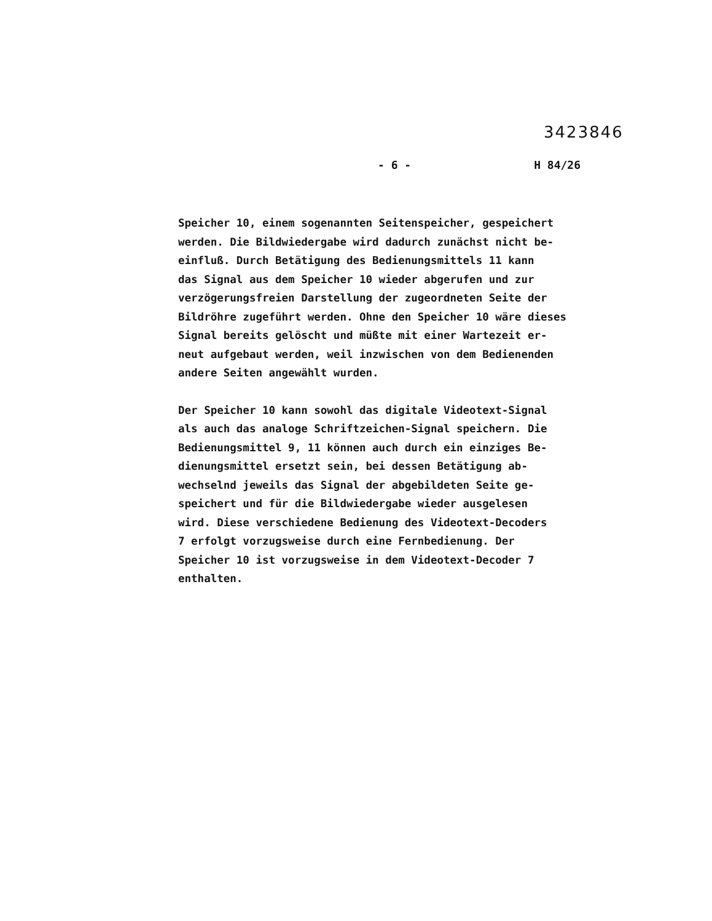3423846
- 6 - H 84/26
Speicher 10, einem sogenannten Seitenspeicher, gespeichert
werden. Die Bildwiedergabe wird dadurch zunächst nicht be-
einfluß. Durch Betätigung des Bedienungsmittels 11 kann
das Signal aus dem Speicher 10 wieder abgerufen und zur
verzögerungsfreien Darstellung der zugeordneten Seite der
Bildröhre zugeführt werden. Ohne den Speicher 10 wäre dieses
Signal bereits gelöscht und müßte mit einer Wartezeit er-
neut aufgebaut werden, weil inzwischen von dem Bedienenden
andere Seiten angewählt wurden.
Der Speicher 10 kann sowohl das digitale Videotext-Signal
als auch das analoge Schriftzeichen-Signal speichern. Die
Bedienungsmittel 9, 11 können auch durch ein einziges Be-
dienungsmittel ersetzt sein, bei dessen Betätigung ab-
wechselnd jeweils das Signal der abgebildeten Seite ge-
speichert und für die Bildwiedergabe wieder ausgelesen
wird. Diese verschiedene Bedienung des Videotext-Decoders
7 erfolgt vorzugsweise durch eine Fernbedienung. Der
Speicher 10 ist vorzugsweise in dem Videotext-Decoder 7
enthalten.